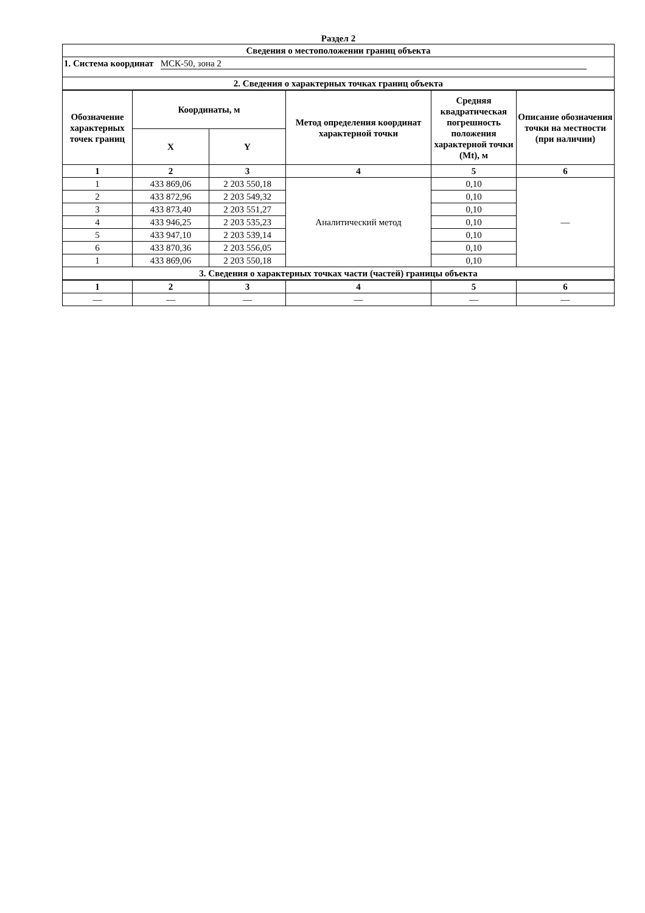Раздел 2
| Сведения о местоположении границ объекта | | | | | |
| --- | --- | --- | --- | --- | --- |
| 1. Система координат МСК-50, зона 2 | | | | | |
| 2. Сведения о характерных точках границ объекта | | | | | |
| Обозначение характерных точек границ | Координаты, м | | Метод определения координат характерной точки | Средняя квадратическая погрешность положения характерной точки (Mt), м | Описание обозначения точки на местности (при наличии) |
| | X | Y | | | |
| 1 | 2 | 3 | 4 | 5 | 6 |
| 1 | 433 869,06 | 2 203 550,18 | Аналитический метод | 0,10 | — |
| 2 | 433 872,96 | 2 203 549,32 | | 0,10 | |
| 3 | 433 873,40 | 2 203 551,27 | | 0,10 | |
| 4 | 433 946,25 | 2 203 535,23 | | 0,10 | |
| 5 | 433 947,10 | 2 203 539,14 | | 0,10 | |
| 6 | 433 870,36 | 2 203 556,05 | | 0,10 | |
| 1 | 433 869,06 | 2 203 550,18 | | 0,10 | |
| 3. Сведения о характерных точках части (частей) границы объекта | | | | | |
| 1 | 2 | 3 | 4 | 5 | 6 |
| — | — | — | — | — | — |